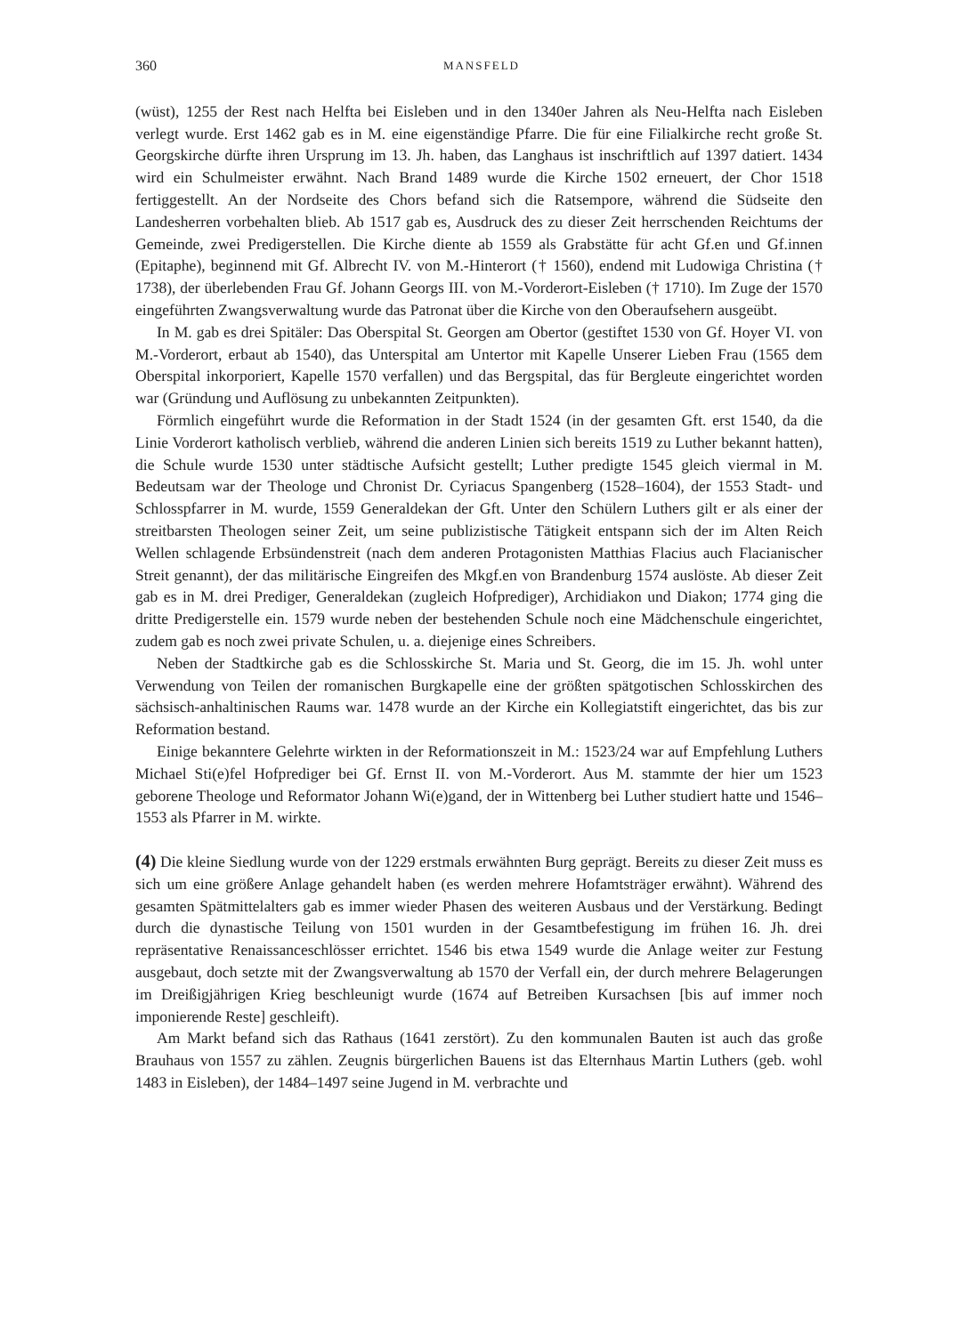360 MANSFELD
(wüst), 1255 der Rest nach Helfta bei Eisleben und in den 1340er Jahren als Neu-Helfta nach Eisleben verlegt wurde. Erst 1462 gab es in M. eine eigenständige Pfarre. Die für eine Filialkirche recht große St. Georgskirche dürfte ihren Ursprung im 13. Jh. haben, das Langhaus ist inschriftlich auf 1397 datiert. 1434 wird ein Schulmeister erwähnt. Nach Brand 1489 wurde die Kirche 1502 erneuert, der Chor 1518 fertiggestellt. An der Nordseite des Chors befand sich die Ratsempore, während die Südseite den Landesherren vorbehalten blieb. Ab 1517 gab es, Ausdruck des zu dieser Zeit herrschenden Reichtums der Gemeinde, zwei Predigerstellen. Die Kirche diente ab 1559 als Grabstätte für acht Gf.en und Gf.innen (Epitaphe), beginnend mit Gf. Albrecht IV. von M.-Hinterort († 1560), endend mit Ludowiga Christina († 1738), der überlebenden Frau Gf. Johann Georgs III. von M.-Vorderort-Eisleben († 1710). Im Zuge der 1570 eingeführten Zwangsverwaltung wurde das Patronat über die Kirche von den Oberaufsehern ausgeübt.
In M. gab es drei Spitäler: Das Oberspital St. Georgen am Obertor (gestiftet 1530 von Gf. Hoyer VI. von M.-Vorderort, erbaut ab 1540), das Unterspital am Untertor mit Kapelle Unserer Lieben Frau (1565 dem Oberspital inkorporiert, Kapelle 1570 verfallen) und das Bergspital, das für Bergleute eingerichtet worden war (Gründung und Auflösung zu unbekannten Zeitpunkten).
Förmlich eingeführt wurde die Reformation in der Stadt 1524 (in der gesamten Gft. erst 1540, da die Linie Vorderort katholisch verblieb, während die anderen Linien sich bereits 1519 zu Luther bekannt hatten), die Schule wurde 1530 unter städtische Aufsicht gestellt; Luther predigte 1545 gleich viermal in M. Bedeutsam war der Theologe und Chronist Dr. Cyriacus Spangenberg (1528–1604), der 1553 Stadt- und Schlosspfarrer in M. wurde, 1559 Generaldekan der Gft. Unter den Schülern Luthers gilt er als einer der streitbarsten Theologen seiner Zeit, um seine publizistische Tätigkeit entspann sich der im Alten Reich Wellen schlagende Erbsündenstreit (nach dem anderen Protagonisten Matthias Flacius auch Flacianischer Streit genannt), der das militärische Eingreifen des Mkgf.en von Brandenburg 1574 auslöste. Ab dieser Zeit gab es in M. drei Prediger, Generaldekan (zugleich Hofprediger), Archidiakon und Diakon; 1774 ging die dritte Predigerstelle ein. 1579 wurde neben der bestehenden Schule noch eine Mädchenschule eingerichtet, zudem gab es noch zwei private Schulen, u. a. diejenige eines Schreibers.
Neben der Stadtkirche gab es die Schlosskirche St. Maria und St. Georg, die im 15. Jh. wohl unter Verwendung von Teilen der romanischen Burgkapelle eine der größten spätgotischen Schlosskirchen des sächsisch-anhaltinischen Raums war. 1478 wurde an der Kirche ein Kollegiatstift eingerichtet, das bis zur Reformation bestand.
Einige bekanntere Gelehrte wirkten in der Reformationszeit in M.: 1523/24 war auf Empfehlung Luthers Michael Sti(e)fel Hofprediger bei Gf. Ernst II. von M.-Vorderort. Aus M. stammte der hier um 1523 geborene Theologe und Reformator Johann Wi(e)gand, der in Wittenberg bei Luther studiert hatte und 1546–1553 als Pfarrer in M. wirkte.
(4) Die kleine Siedlung wurde von der 1229 erstmals erwähnten Burg geprägt. Bereits zu dieser Zeit muss es sich um eine größere Anlage gehandelt haben (es werden mehrere Hofamtsträger erwähnt). Während des gesamten Spätmittelalters gab es immer wieder Phasen des weiteren Ausbaus und der Verstärkung. Bedingt durch die dynastische Teilung von 1501 wurden in der Gesamtbefestigung im frühen 16. Jh. drei repräsentative Renaissanceschlösser errichtet. 1546 bis etwa 1549 wurde die Anlage weiter zur Festung ausgebaut, doch setzte mit der Zwangsverwaltung ab 1570 der Verfall ein, der durch mehrere Belagerungen im Dreißigjährigen Krieg beschleunigt wurde (1674 auf Betreiben Kursachsen [bis auf immer noch imponierende Reste] geschleift).
Am Markt befand sich das Rathaus (1641 zerstört). Zu den kommunalen Bauten ist auch das große Brauhaus von 1557 zu zählen. Zeugnis bürgerlichen Bauens ist das Elternhaus Martin Luthers (geb. wohl 1483 in Eisleben), der 1484–1497 seine Jugend in M. verbrachte und